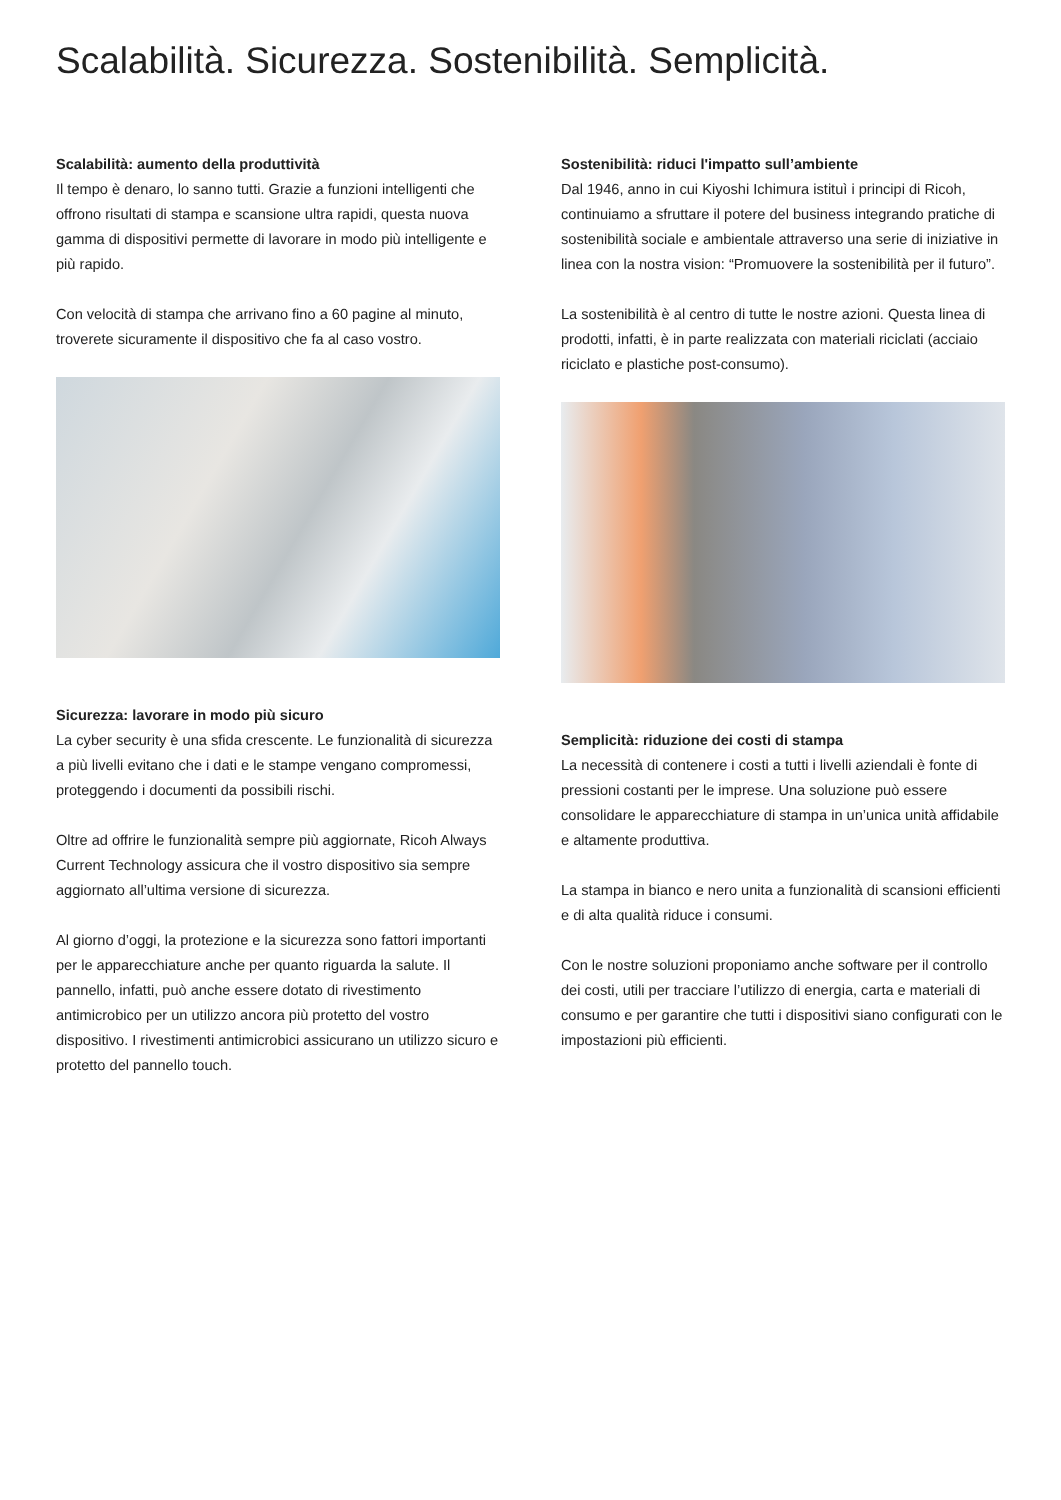Scalabilità. Sicurezza. Sostenibilità. Semplicità.
Scalabilità: aumento della produttività
Il tempo è denaro, lo sanno tutti. Grazie a funzioni intelligenti che offrono risultati di stampa e scansione ultra rapidi, questa nuova gamma di dispositivi permette di lavorare in modo più intelligente e più rapido.
Con velocità di stampa che arrivano fino a 60 pagine al minuto, troverete sicuramente il dispositivo che fa al caso vostro.
Sicurezza: lavorare in modo più sicuro
La cyber security è una sfida crescente. Le funzionalità di sicurezza a più livelli evitano che i dati e le stampe vengano compromessi, proteggendo i documenti da possibili rischi.
Oltre ad offrire le funzionalità sempre più aggiornate, Ricoh Always Current Technology assicura che il vostro dispositivo sia sempre aggiornato all’ultima versione di sicurezza.
Al giorno d’oggi, la protezione e la sicurezza sono fattori importanti per le apparecchiature anche per quanto riguarda la salute. Il pannello, infatti, può anche essere dotato di rivestimento antimicrobico per un utilizzo ancora più protetto del vostro dispositivo. I rivestimenti antimicrobici assicurano un utilizzo sicuro e protetto del pannello touch.
Sostenibilità: riduci l'impatto sull’ambiente
Dal 1946, anno in cui Kiyoshi Ichimura istituì i principi di Ricoh, continuiamo a sfruttare il potere del business integrando pratiche di sostenibilità sociale e ambientale attraverso una serie di iniziative in linea con la nostra vision: “Promuovere la sostenibilità per il futuro”.
La sostenibilità è al centro di tutte le nostre azioni. Questa linea di prodotti, infatti, è in parte realizzata con materiali riciclati (acciaio riciclato e plastiche post-consumo).
Semplicità: riduzione dei costi di stampa
La necessità di contenere i costi a tutti i livelli aziendali è fonte di pressioni costanti per le imprese. Una soluzione può essere consolidare le apparecchiature di stampa in un’unica unità affidabile e altamente produttiva.
La stampa in bianco e nero unita a funzionalità di scansioni efficienti e di alta qualità riduce i consumi.
Con le nostre soluzioni proponiamo anche software per il controllo dei costi, utili per tracciare l’utilizzo di energia, carta e materiali di consumo e per garantire che tutti i dispositivi siano configurati con le impostazioni più efficienti.